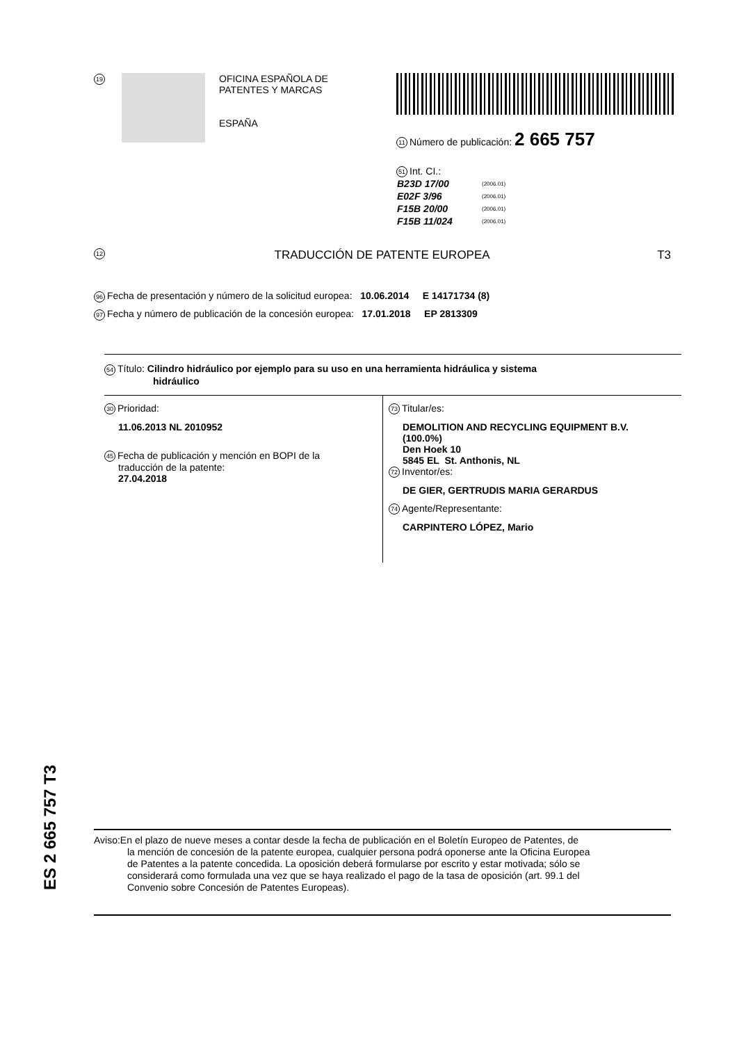19
OFICINA ESPAÑOLA DE
PATENTES Y MARCAS
ESPAÑA
11 Número de publicación: 2 665 757
51 Int. CI.:
| B23D 17/00 | (2006.01) |
| E02F 3/96 | (2006.01) |
| F15B 20/00 | (2006.01) |
| F15B 11/024 | (2006.01) |
12 TRADUCCIÓN DE PATENTE EUROPEA T3
96 Fecha de presentación y número de la solicitud europea: 10.06.2014 E 14171734 (8)
97 Fecha y número de publicación de la concesión europea: 17.01.2018 EP 2813309
54 Título: Cilindro hidráulico por ejemplo para su uso en una herramienta hidráulica y sistema
hidráulico
30 Prioridad:
11.06.2013 NL 2010952
45 Fecha de publicación y mención en BOPI de la
traducción de la patente:
27.04.2018
73 Titular/es:
DEMOLITION AND RECYCLING EQUIPMENT B.V.
(100.0%)
Den Hoek 10
5845 EL St. Anthonis, NL
72 Inventor/es:
DE GIER, GERTRUDIS MARIA GERARDUS
74 Agente/Representante:
CARPINTERO LÓPEZ, Mario
ES 2 665 757 T3
Aviso:En el plazo de nueve meses a contar desde la fecha de publicación en el Boletín Europeo de Patentes, de
la mención de concesión de la patente europea, cualquier persona podrá oponerse ante la Oficina Europea
de Patentes a la patente concedida. La oposición deberá formularse por escrito y estar motivada; sólo se
considerará como formulada una vez que se haya realizado el pago de la tasa de oposición (art. 99.1 del
Convenio sobre Concesión de Patentes Europeas).